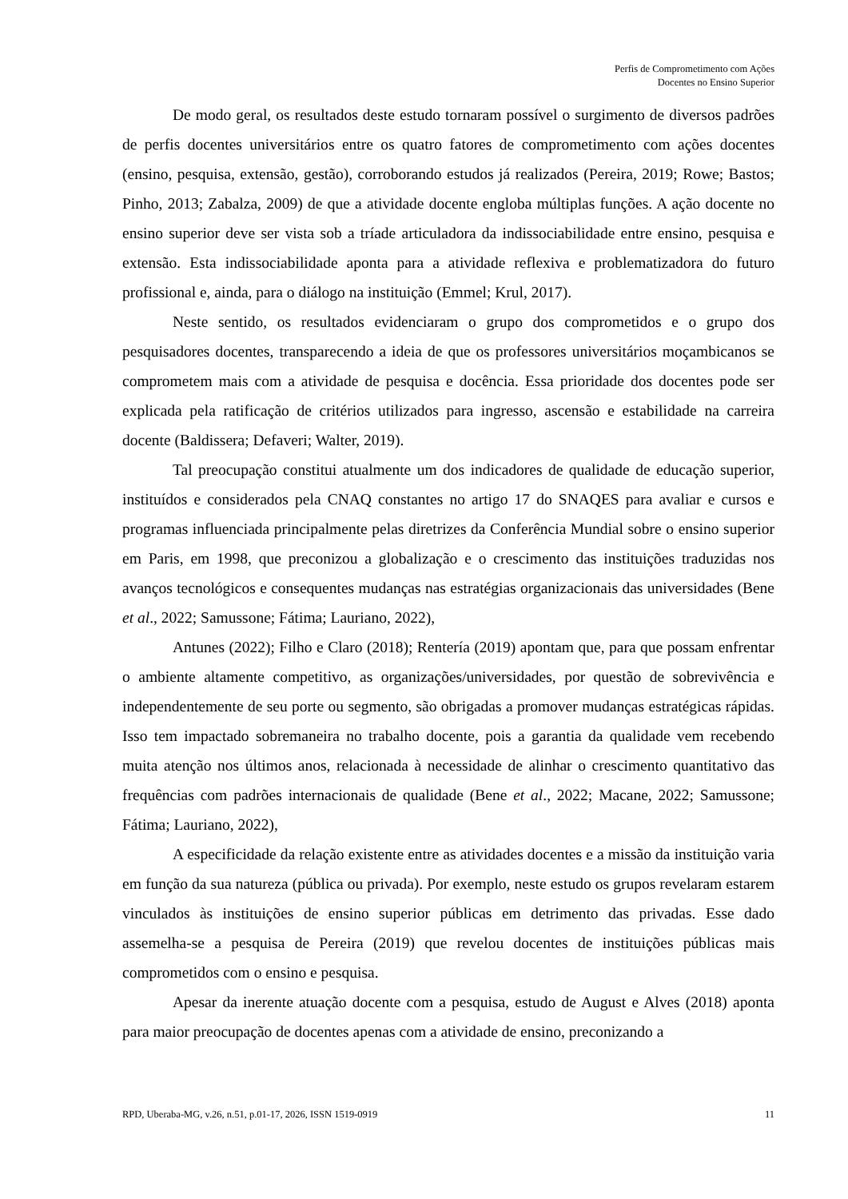Perfis de Comprometimento com Ações
Docentes no Ensino Superior
De modo geral, os resultados deste estudo tornaram possível o surgimento de diversos padrões de perfis docentes universitários entre os quatro fatores de comprometimento com ações docentes (ensino, pesquisa, extensão, gestão), corroborando estudos já realizados (Pereira, 2019; Rowe; Bastos; Pinho, 2013; Zabalza, 2009) de que a atividade docente engloba múltiplas funções. A ação docente no ensino superior deve ser vista sob a tríade articuladora da indissociabilidade entre ensino, pesquisa e extensão. Esta indissociabilidade aponta para a atividade reflexiva e problematizadora do futuro profissional e, ainda, para o diálogo na instituição (Emmel; Krul, 2017).
Neste sentido, os resultados evidenciaram o grupo dos comprometidos e o grupo dos pesquisadores docentes, transparecendo a ideia de que os professores universitários moçambicanos se comprometem mais com a atividade de pesquisa e docência. Essa prioridade dos docentes pode ser explicada pela ratificação de critérios utilizados para ingresso, ascensão e estabilidade na carreira docente (Baldissera; Defaveri; Walter, 2019).
Tal preocupação constitui atualmente um dos indicadores de qualidade de educação superior, instituídos e considerados pela CNAQ constantes no artigo 17 do SNAQES para avaliar e cursos e programas influenciada principalmente pelas diretrizes da Conferência Mundial sobre o ensino superior em Paris, em 1998, que preconizou a globalização e o crescimento das instituições traduzidas nos avanços tecnológicos e consequentes mudanças nas estratégias organizacionais das universidades (Bene et al., 2022; Samussone; Fátima; Lauriano, 2022),
Antunes (2022); Filho e Claro (2018); Rentería (2019) apontam que, para que possam enfrentar o ambiente altamente competitivo, as organizações/universidades, por questão de sobrevivência e independentemente de seu porte ou segmento, são obrigadas a promover mudanças estratégicas rápidas. Isso tem impactado sobremaneira no trabalho docente, pois a garantia da qualidade vem recebendo muita atenção nos últimos anos, relacionada à necessidade de alinhar o crescimento quantitativo das frequências com padrões internacionais de qualidade (Bene et al., 2022; Macane, 2022; Samussone; Fátima; Lauriano, 2022),
A especificidade da relação existente entre as atividades docentes e a missão da instituição varia em função da sua natureza (pública ou privada). Por exemplo, neste estudo os grupos revelaram estarem vinculados às instituições de ensino superior públicas em detrimento das privadas. Esse dado assemelha-se a pesquisa de Pereira (2019) que revelou docentes de instituições públicas mais comprometidos com o ensino e pesquisa.
Apesar da inerente atuação docente com a pesquisa, estudo de August e Alves (2018) aponta para maior preocupação de docentes apenas com a atividade de ensino, preconizando a
RPD, Uberaba-MG, v.26, n.51, p.01-17, 2026, ISSN 1519-0919 11